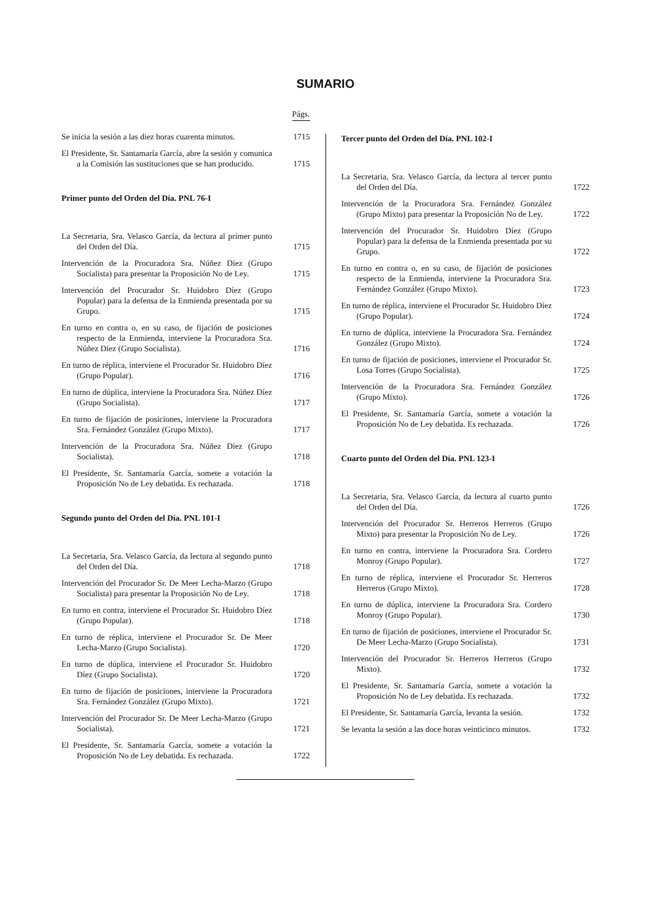SUMARIO
Págs.
Se inicia la sesión a las diez horas cuarenta minutos.
1715
El Presidente, Sr. Santamaría García, abre la sesión y comunica a la Comisión las sustituciones que se han producido.
1715
Primer punto del Orden del Día. PNL 76-I
La Secretaria, Sra. Velasco García, da lectura al primer punto del Orden del Día.
1715
Intervención de la Procuradora Sra. Núñez Díez (Grupo Socialista) para presentar la Proposición No de Ley.
1715
Intervención del Procurador Sr. Huidobro Díez (Grupo Popular) para la defensa de la Enmienda presentada por su Grupo.
1715
En turno en contra o, en su caso, de fijación de posiciones respecto de la Enmienda, interviene la Procuradora Sra. Núñez Díez (Grupo Socialista).
1716
En turno de réplica, interviene el Procurador Sr. Huidobro Díez (Grupo Popular).
1716
En turno de dúplica, interviene la Procuradora Sra. Núñez Díez (Grupo Socialista).
1717
En turno de fijación de posiciones, interviene la Procuradora Sra. Fernández González (Grupo Mixto).
1717
Intervención de la Procuradora Sra. Núñez Díez (Grupo Socialista).
1718
El Presidente, Sr. Santamaría García, somete a votación la Proposición No de Ley debatida. Es rechazada.
1718
Segundo punto del Orden del Día. PNL 101-I
La Secretaria, Sra. Velasco García, da lectura al segundo punto del Orden del Día.
1718
Intervención del Procurador Sr. De Meer Lecha-Marzo (Grupo Socialista) para presentar la Proposición No de Ley.
1718
En turno en contra, interviene el Procurador Sr. Huidobro Díez (Grupo Popular).
1718
En turno de réplica, interviene el Procurador Sr. De Meer Lecha-Marzo (Grupo Socialista).
1720
En turno de dúplica, interviene el Procurador Sr. Huidobro Díez (Grupo Socialista).
1720
En turno de fijación de posiciones, interviene la Procuradora Sra. Fernández González (Grupo Mixto).
1721
Intervención del Procurador Sr. De Meer Lecha-Marzo (Grupo Socialista).
1721
El Presidente, Sr. Santamaría García, somete a votación la Proposición No de Ley debatida. Es rechazada.
1722
Tercer punto del Orden del Día. PNL 102-I
La Secretaria, Sra. Velasco García, da lectura al tercer punto del Orden del Día.
1722
Intervención de la Procuradora Sra. Fernández González (Grupo Mixto) para presentar la Proposición No de Ley.
1722
Intervención del Procurador Sr. Huidobro Díez (Grupo Popular) para la defensa de la Enmienda presentada por su Grupo.
1722
En turno en contra o, en su caso, de fijación de posiciones respecto de la Enmienda, interviene la Procuradora Sra. Fernández González (Grupo Mixto).
1723
En turno de réplica, interviene el Procurador Sr. Huidobro Díez (Grupo Popular).
1724
En turno de dúplica, interviene la Procuradora Sra. Fernández González (Grupo Mixto).
1724
En turno de fijación de posiciones, interviene el Procurador Sr. Losa Torres (Grupo Socialista).
1725
Intervención de la Procuradora Sra. Fernández González (Grupo Mixto).
1726
El Presidente, Sr. Santamaría García, somete a votación la Proposición No de Ley debatida. Es rechazada.
1726
Cuarto punto del Orden del Día. PNL 123-I
La Secretaria, Sra. Velasco García, da lectura al cuarto punto del Orden del Día.
1726
Intervención del Procurador Sr. Herreros Herreros (Grupo Mixto) para presentar la Proposición No de Ley.
1726
En turno en contra, interviene la Procuradora Sra. Cordero Monroy (Grupo Popular).
1727
En turno de réplica, interviene el Procurador Sr. Herreros Herreros (Grupo Mixto).
1728
En turno de dúplica, interviene la Procuradora Sra. Cordero Monroy (Grupo Popular).
1730
En turno de fijación de posiciones, interviene el Procurador Sr. De Meer Lecha-Marzo (Grupo Socialista).
1731
Intervención del Procurador Sr. Herreros Herreros (Grupo Mixto).
1732
El Presidente, Sr. Santamaría García, somete a votación la Proposición No de Ley debatida. Es rechazada.
1732
El Presidente, Sr. Santamaría García, levanta la sesión.
1732
Se levanta la sesión a las doce horas veinticinco minutos.
1732